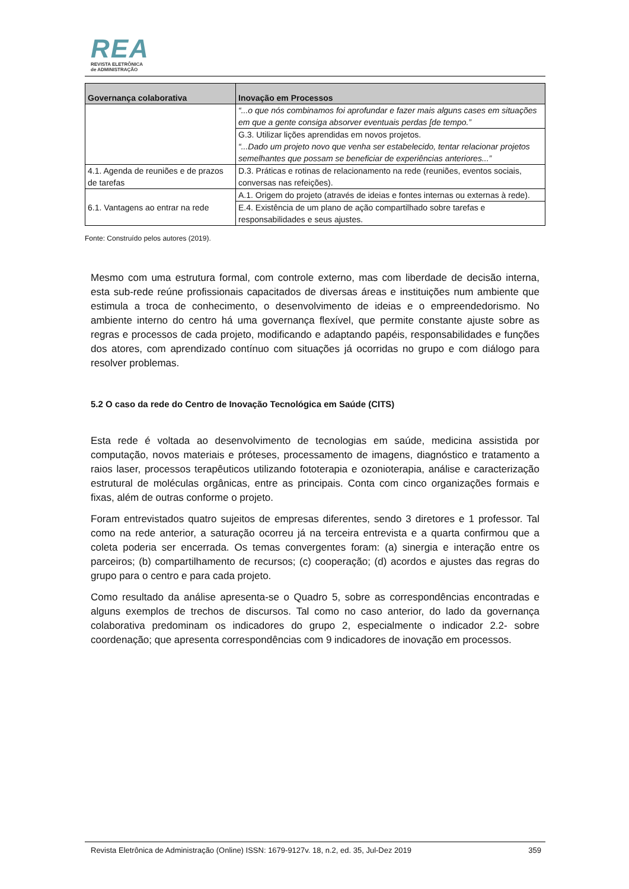REA
REVISTA ELETRÔNICA
de ADMINISTRAÇÃO
| Governança colaborativa | Inovação em Processos |
| --- | --- |
| | “...o que nós combinamos foi aprofundar e fazer mais alguns cases em situações em que a gente consiga absorver eventuais perdas [de tempo.” |
| | G.3. Utilizar lições aprendidas em novos projetos. “...Dado um projeto novo que venha ser estabelecido, tentar relacionar projetos semelhantes que possam se beneficiar de experiências anteriores...” |
| 4.1. Agenda de reuniões e de prazos de tarefas | D.3. Práticas e rotinas de relacionamento na rede (reuniões, eventos sociais, conversas nas refeições). |
| 6.1. Vantagens ao entrar na rede | A.1. Origem do projeto (através de ideias e fontes internas ou externas à rede). |
| | E.4. Existência de um plano de ação compartilhado sobre tarefas e responsabilidades e seus ajustes. |
Fonte: Construído pelos autores (2019).
Mesmo com uma estrutura formal, com controle externo, mas com liberdade de decisão interna, esta sub-rede reúne profissionais capacitados de diversas áreas e instituições num ambiente que estimula a troca de conhecimento, o desenvolvimento de ideias e o empreendedorismo. No ambiente interno do centro há uma governança flexível, que permite constante ajuste sobre as regras e processos de cada projeto, modificando e adaptando papéis, responsabilidades e funções dos atores, com aprendizado contínuo com situações já ocorridas no grupo e com diálogo para resolver problemas.
5.2 O caso da rede do Centro de Inovação Tecnológica em Saúde (CITS)
Esta rede é voltada ao desenvolvimento de tecnologias em saúde, medicina assistida por computação, novos materiais e próteses, processamento de imagens, diagnóstico e tratamento a raios laser, processos terapêuticos utilizando fototerapia e ozonioterapia, análise e caracterização estrutural de moléculas orgânicas, entre as principais. Conta com cinco organizações formais e fixas, além de outras conforme o projeto.
Foram entrevistados quatro sujeitos de empresas diferentes, sendo 3 diretores e 1 professor. Tal como na rede anterior, a saturação ocorreu já na terceira entrevista e a quarta confirmou que a coleta poderia ser encerrada. Os temas convergentes foram: (a) sinergia e interação entre os parceiros; (b) compartilhamento de recursos; (c) cooperação; (d) acordos e ajustes das regras do grupo para o centro e para cada projeto.
Como resultado da análise apresenta-se o Quadro 5, sobre as correspondências encontradas e alguns exemplos de trechos de discursos. Tal como no caso anterior, do lado da governança colaborativa predominam os indicadores do grupo 2, especialmente o indicador 2.2- sobre coordenação; que apresenta correspondências com 9 indicadores de inovação em processos.
Revista Eletrônica de Administração (Online) ISSN: 1679-9127v. 18, n.2, ed. 35, Jul-Dez 2019 359